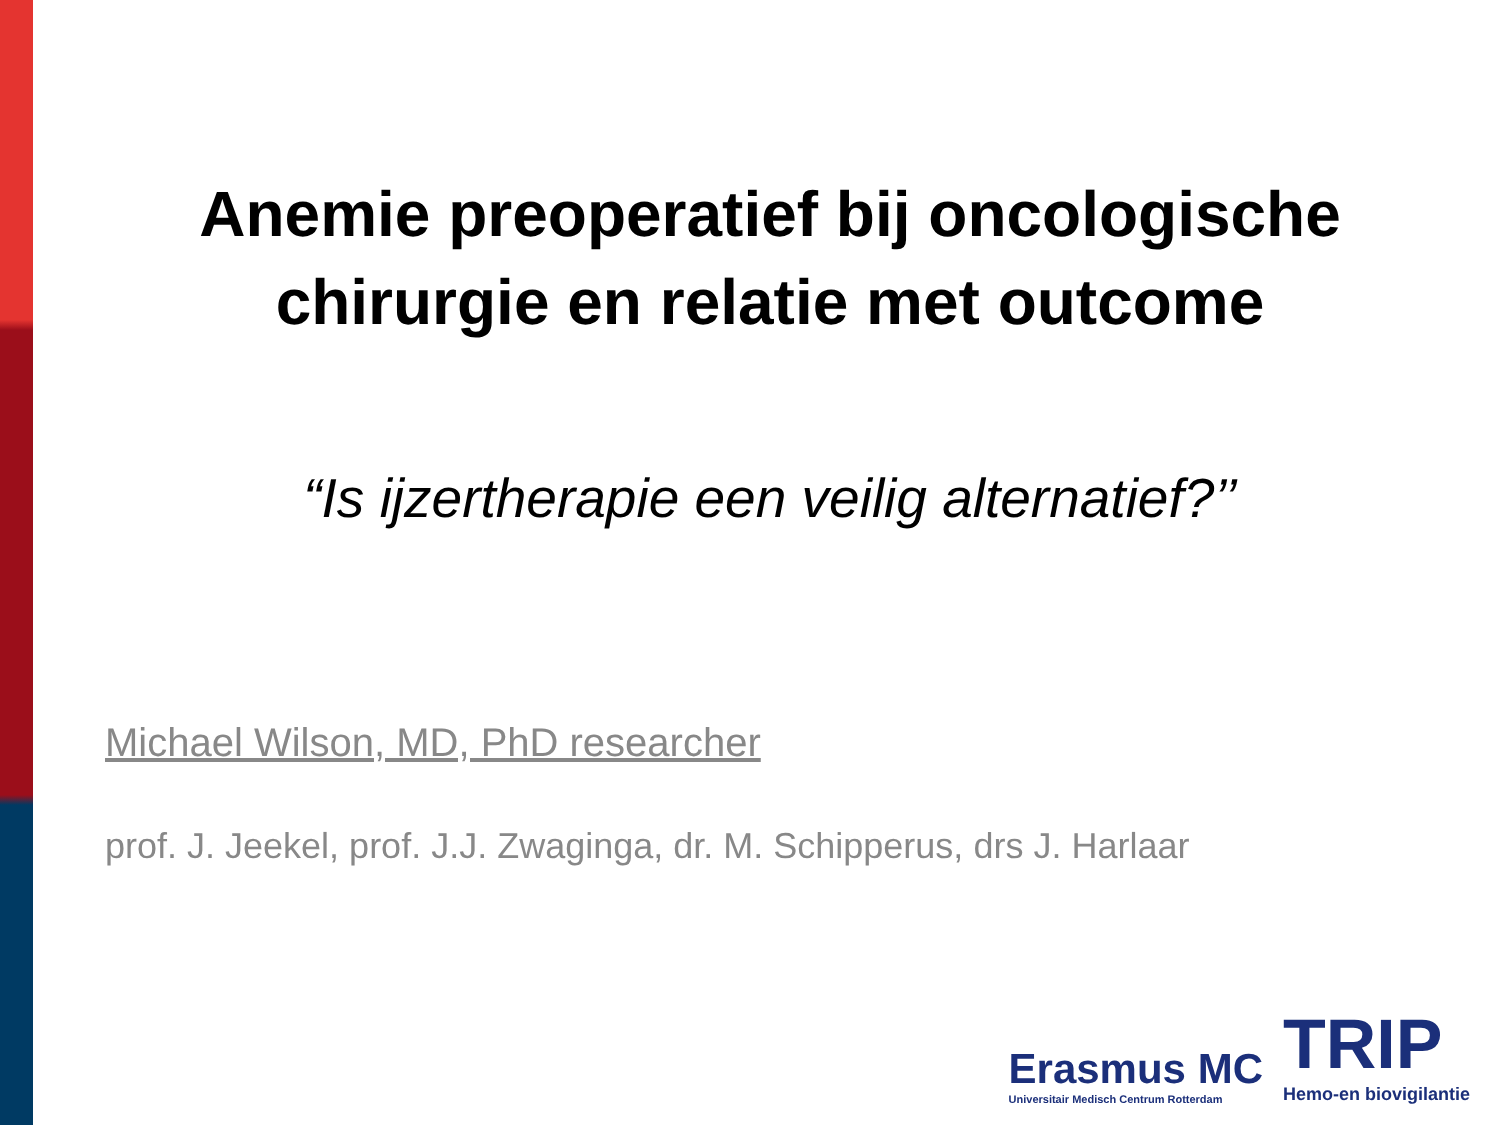Anemie preoperatief bij oncologische
chirurgie en relatie met outcome
“Is ijzertherapie een veilig alternatief?’’
Michael Wilson, MD, PhD researcher
prof. J. Jeekel, prof. J.J. Zwaginga, dr. M. Schipperus, drs J. Harlaar
Erasmus MC
Universitair Medisch Centrum Rotterdam
TRIP
Hemo-en biovigilantie